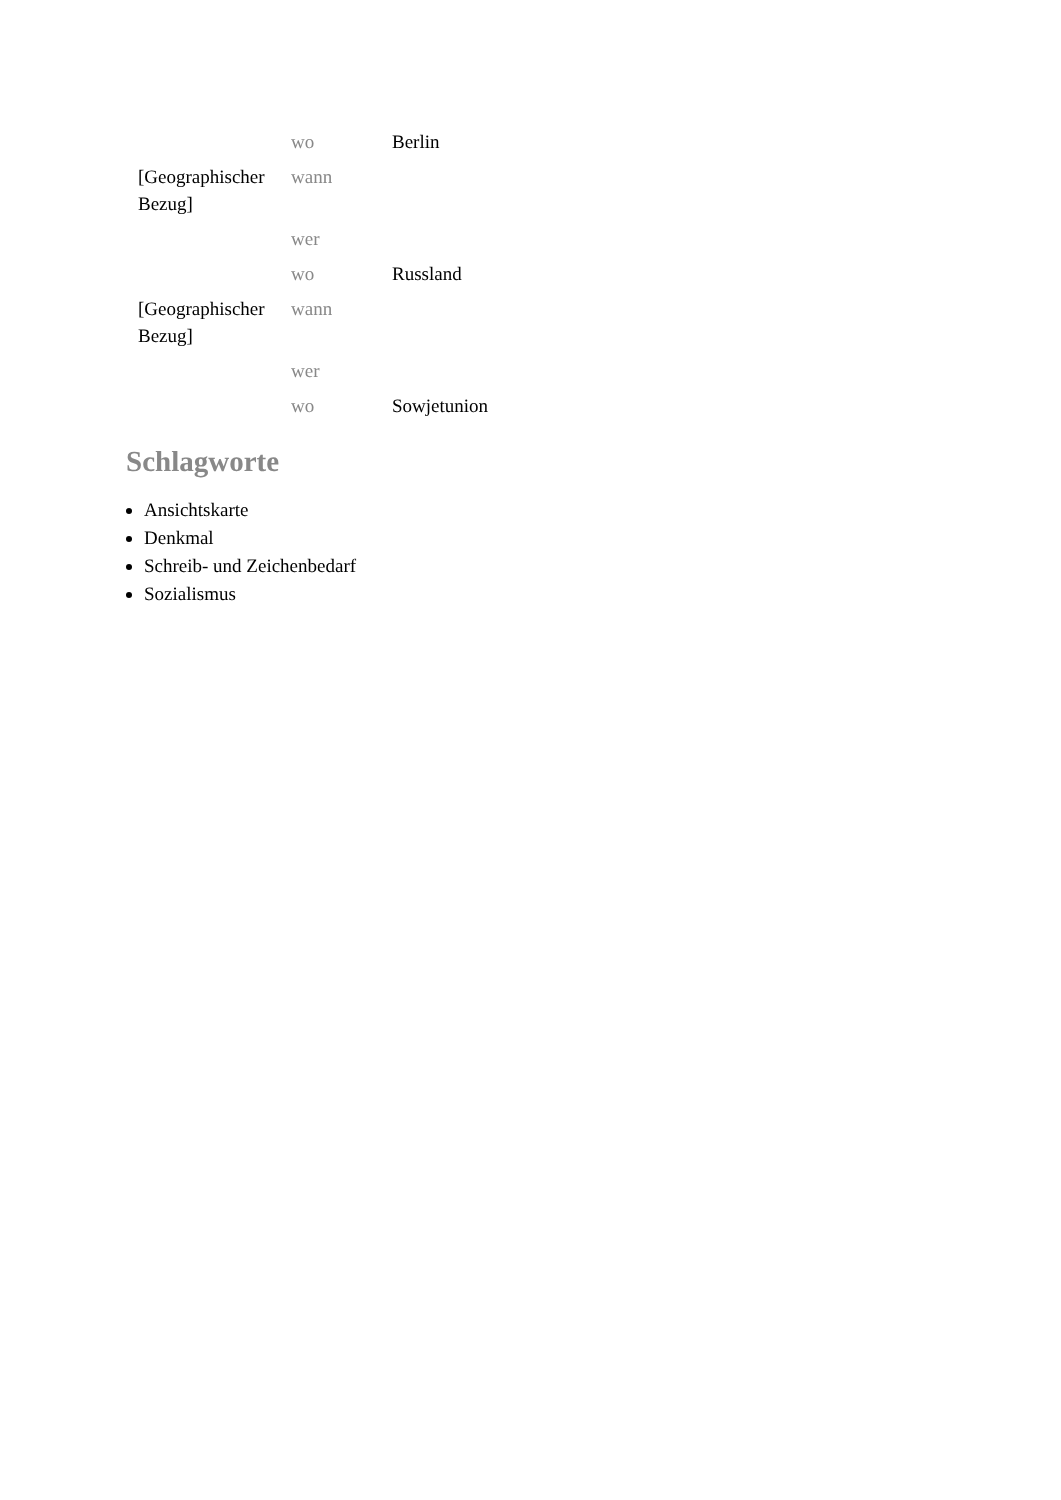| | wo | Berlin |
| [Geographischer Bezug] | wann | |
| | wer | |
| | wo | Russland |
| [Geographischer Bezug] | wann | |
| | wer | |
| | wo | Sowjetunion |
Schlagworte
Ansichtskarte
Denkmal
Schreib- und Zeichenbedarf
Sozialismus